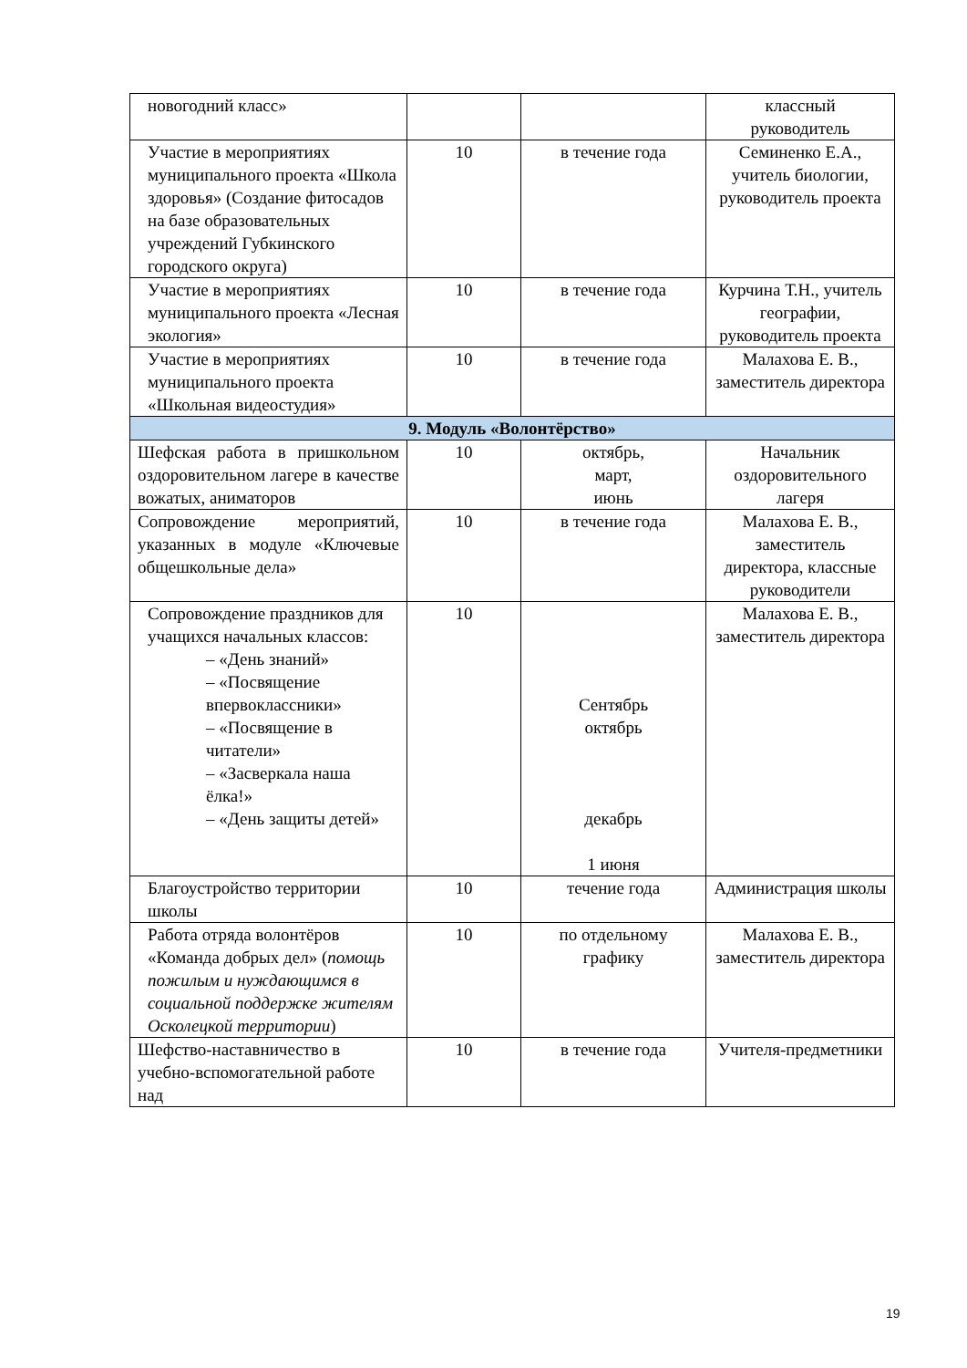| новогодний класс» | | | классный руководитель |
| Участие в мероприятиях муниципального проекта «Школа здоровья» (Создание фитосадов на базе образовательных учреждений Губкинского городского округа) | 10 | в течение года | Семиненко Е.А., учитель биологии, руководитель проекта |
| Участие в мероприятиях муниципального проекта «Лесная экология» | 10 | в течение года | Курчина Т.Н., учитель географии, руководитель проекта |
| Участие в мероприятиях муниципального проекта «Школьная видеостудия» | 10 | в течение года | Малахова Е. В., заместитель директора |
| 9. Модуль «Волонтёрство» | | | |
| Шефская работа в пришкольном оздоровительном лагере в качестве вожатых, аниматоров | 10 | октябрь, март, июнь | Начальник оздоровительного лагеря |
| Сопровождение мероприятий, указанных в модуле «Ключевые общешкольные дела» | 10 | в течение года | Малахова Е. В., заместитель директора, классные руководители |
| Сопровождение праздников для учащихся начальных классов: – «День знаний» – «Посвящение впервоклассники» – «Посвящение в читатели» – «Засверкала наша ёлка!» – «День защиты детей» | 10 | Сентябрь октябрь декабрь 1 июня | Малахова Е. В., заместитель директора |
| Благоустройство территории школы | 10 | течение года | Администрация школы |
| Работа отряда волонтёров «Команда добрых дел» ( помощь пожилым и нуждающимся в социальной поддержке жителям Осколецкой территории ) | 10 | по отдельному графику | Малахова Е. В., заместитель директора |
| Шефство-наставничество в учебно-вспомогательной работе над | 10 | в течение года | Учителя-предметники |
19